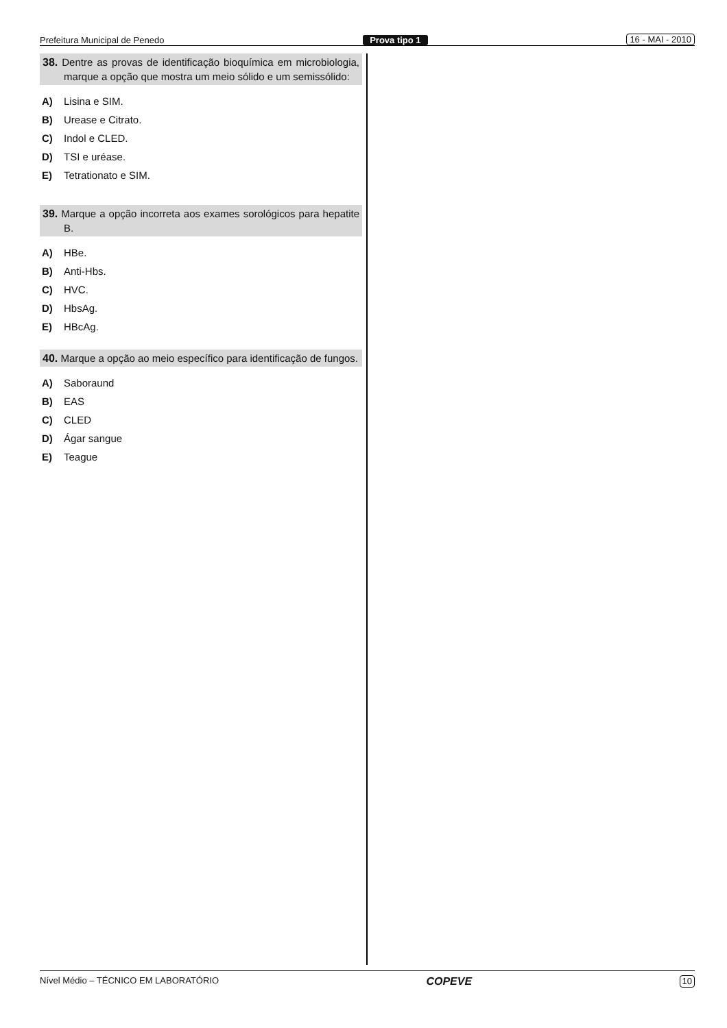Prefeitura Municipal de Penedo Prova tipo 1 16 - MAI - 2010
38. Dentre as provas de identificação bioquímica em microbiologia, marque a opção que mostra um meio sólido e um semissólido:
A) Lisina e SIM.
B) Urease e Citrato.
C) Indol e CLED.
D) TSI e uréase.
E) Tetrationato e SIM.
39. Marque a opção incorreta aos exames sorológicos para hepatite B.
A) HBe.
B) Anti-Hbs.
C) HVC.
D) HbsAg.
E) HBcAg.
40. Marque a opção ao meio específico para identificação de fungos.
A) Saboraund
B) EAS
C) CLED
D) Ágar sangue
E) Teague
Nível Médio – TÉCNICO EM LABORATÓRIO COPEVE 10